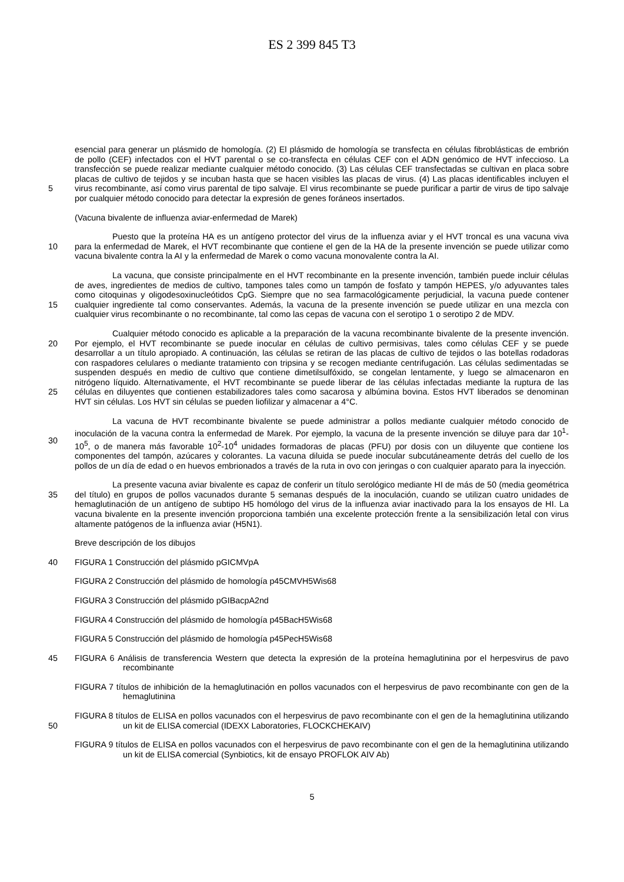ES 2 399 845 T3
5 esencial para generar un plásmido de homología. (2) El plásmido de homología se transfecta en células fibroblásticas de embrión de pollo (CEF) infectados con el HVT parental o se co-transfecta en células CEF con el ADN genómico de HVT infeccioso. La transfección se puede realizar mediante cualquier método conocido. (3) Las células CEF transfectadas se cultivan en placa sobre placas de cultivo de tejidos y se incuban hasta que se hacen visibles las placas de virus. (4) Las placas identificables incluyen el virus recombinante, así como virus parental de tipo salvaje. El virus recombinante se puede purificar a partir de virus de tipo salvaje por cualquier método conocido para detectar la expresión de genes foráneos insertados.
(Vacuna bivalente de influenza aviar-enfermedad de Marek)
10 Puesto que la proteína HA es un antígeno protector del virus de la influenza aviar y el HVT troncal es una vacuna viva para la enfermedad de Marek, el HVT recombinante que contiene el gen de la HA de la presente invención se puede utilizar como vacuna bivalente contra la AI y la enfermedad de Marek o como vacuna monovalente contra la AI.
15 La vacuna, que consiste principalmente en el HVT recombinante en la presente invención, también puede incluir células de aves, ingredientes de medios de cultivo, tampones tales como un tampón de fosfato y tampón HEPES, y/o adyuvantes tales como citoquinas y oligodesoxinucleótidos CpG. Siempre que no sea farmacológicamente perjudicial, la vacuna puede contener cualquier ingrediente tal como conservantes. Además, la vacuna de la presente invención se puede utilizar en una mezcla con cualquier virus recombinante o no recombinante, tal como las cepas de vacuna con el serotipo 1 o serotipo 2 de MDV.
20
25
Cualquier método conocido es aplicable a la preparación de la vacuna recombinante bivalente de la presente invención. Por ejemplo, el HVT recombinante se puede inocular en células de cultivo permisivas, tales como células CEF y se puede desarrollar a un título apropiado. A continuación, las células se retiran de las placas de cultivo de tejidos o las botellas rodadoras con raspadores celulares o mediante tratamiento con tripsina y se recogen mediante centrifugación. Las células sedimentadas se suspenden después en medio de cultivo que contiene dimetilsulfóxido, se congelan lentamente, y luego se almacenaron en nitrógeno líquido. Alternativamente, el HVT recombinante se puede liberar de las células infectadas mediante la ruptura de las células en diluyentes que contienen estabilizadores tales como sacarosa y albúmina bovina. Estos HVT liberados se denominan HVT sin células. Los HVT sin células se pueden liofilizar y almacenar a 4°C.
30 La vacuna de HVT recombinante bivalente se puede administrar a pollos mediante cualquier método conocido de inoculación de la vacuna contra la enfermedad de Marek. Por ejemplo, la vacuna de la presente invención se diluye para dar 10<sup>1</sup>-10<sup>5</sup>, o de manera más favorable 10<sup>2</sup>-10<sup>4</sup> unidades formadoras de placas (PFU) por dosis con un diluyente que contiene los componentes del tampón, azúcares y colorantes. La vacuna diluida se puede inocular subcutáneamente detrás del cuello de los pollos de un día de edad o en huevos embrionados a través de la ruta in ovo con jeringas o con cualquier aparato para la inyección.
35 La presente vacuna aviar bivalente es capaz de conferir un título serológico mediante HI de más de 50 (media geométrica del título) en grupos de pollos vacunados durante 5 semanas después de la inoculación, cuando se utilizan cuatro unidades de hemaglutinación de un antígeno de subtipo H5 homólogo del virus de la influenza aviar inactivado para la los ensayos de HI. La vacuna bivalente en la presente invención proporciona también una excelente protección frente a la sensibilización letal con virus altamente patógenos de la influenza aviar (H5N1).
Breve descripción de los dibujos
40 FIGURA 1 Construcción del plásmido pGICMVpA
FIGURA 2 Construcción del plásmido de homología p45CMVH5Wis68
FIGURA 3 Construcción del plásmido pGIBacpA2nd
FIGURA 4 Construcción del plásmido de homología p45BacH5Wis68
FIGURA 5 Construcción del plásmido de homología p45PecH5Wis68
45 FIGURA 6 Análisis de transferencia Western que detecta la expresión de la proteína hemaglutinina por el herpesvirus de pavo recombinante
FIGURA 7 títulos de inhibición de la hemaglutinación en pollos vacunados con el herpesvirus de pavo recombinante con gen de la hemaglutinina
50 FIGURA 8 títulos de ELISA en pollos vacunados con el herpesvirus de pavo recombinante con el gen de la hemaglutinina utilizando un kit de ELISA comercial (IDEXX Laboratories, FLOCKCHEKAIV)
FIGURA 9 títulos de ELISA en pollos vacunados con el herpesvirus de pavo recombinante con el gen de la hemaglutinina utilizando un kit de ELISA comercial (Synbiotics, kit de ensayo PROFLOK AIV Ab)
5